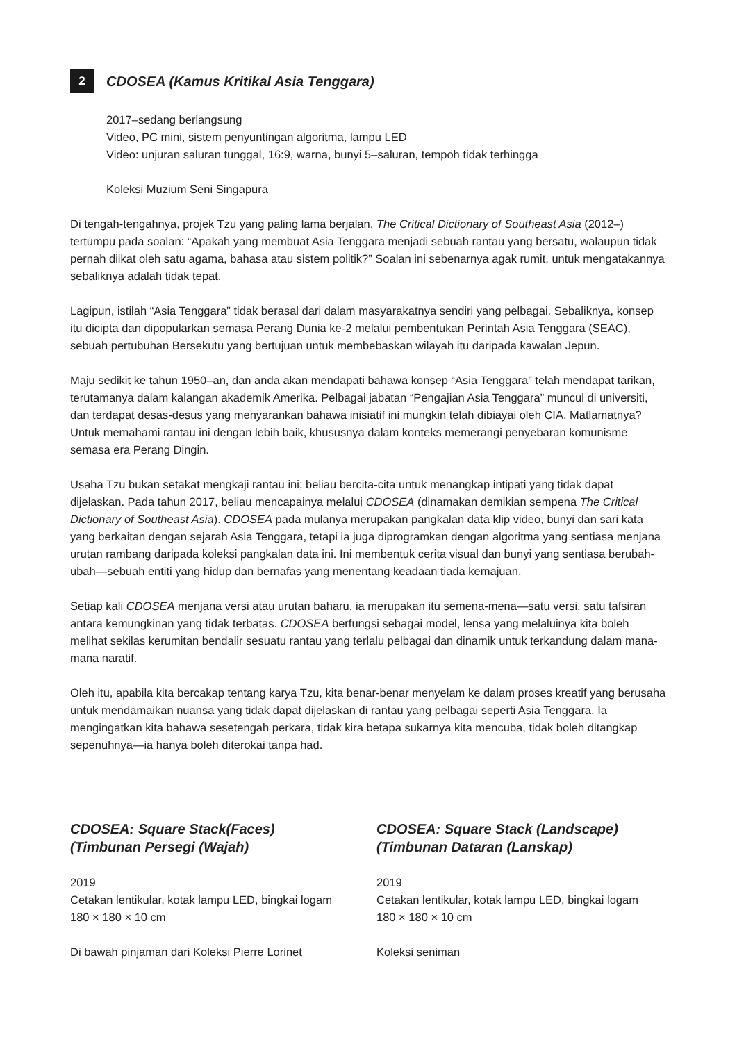2 CDOSEA (Kamus Kritikal Asia Tenggara)
2017–sedang berlangsung
Video, PC mini, sistem penyuntingan algoritma, lampu LED
Video: unjuran saluran tunggal, 16:9, warna, bunyi 5–saluran, tempoh tidak terhingga
Koleksi Muzium Seni Singapura
Di tengah-tengahnya, projek Tzu yang paling lama berjalan, The Critical Dictionary of Southeast Asia (2012–) tertumpu pada soalan: “Apakah yang membuat Asia Tenggara menjadi sebuah rantau yang bersatu, walaupun tidak pernah diikat oleh satu agama, bahasa atau sistem politik?” Soalan ini sebenarnya agak rumit, untuk mengatakannya sebaliknya adalah tidak tepat.
Lagipun, istilah “Asia Tenggara” tidak berasal dari dalam masyarakatnya sendiri yang pelbagai. Sebaliknya, konsep itu dicipta dan dipopularkan semasa Perang Dunia ke-2 melalui pembentukan Perintah Asia Tenggara (SEAC), sebuah pertubuhan Bersekutu yang bertujuan untuk membebaskan wilayah itu daripada kawalan Jepun.
Maju sedikit ke tahun 1950–an, dan anda akan mendapati bahawa konsep “Asia Tenggara” telah mendapat tarikan, terutamanya dalam kalangan akademik Amerika. Pelbagai jabatan “Pengajian Asia Tenggara” muncul di universiti, dan terdapat desas-desus yang menyarankan bahawa inisiatif ini mungkin telah dibiayai oleh CIA. Matlamatnya? Untuk memahami rantau ini dengan lebih baik, khususnya dalam konteks memerangi penyebaran komunisme semasa era Perang Dingin.
Usaha Tzu bukan setakat mengkaji rantau ini; beliau bercita-cita untuk menangkap intipati yang tidak dapat dijelaskan. Pada tahun 2017, beliau mencapainya melalui CDOSEA (dinamakan demikian sempena The Critical Dictionary of Southeast Asia). CDOSEA pada mulanya merupakan pangkalan data klip video, bunyi dan sari kata yang berkaitan dengan sejarah Asia Tenggara, tetapi ia juga diprogramkan dengan algoritma yang sentiasa menjana urutan rambang daripada koleksi pangkalan data ini. Ini membentuk cerita visual dan bunyi yang sentiasa berubah-ubah—sebuah entiti yang hidup dan bernafas yang menentang keadaan tiada kemajuan.
Setiap kali CDOSEA menjana versi atau urutan baharu, ia merupakan itu semena-mena—satu versi, satu tafsiran antara kemungkinan yang tidak terbatas. CDOSEA berfungsi sebagai model, lensa yang melaluinya kita boleh melihat sekilas kerumitan bendalir sesuatu rantau yang terlalu pelbagai dan dinamik untuk terkandung dalam mana-mana naratif.
Oleh itu, apabila kita bercakap tentang karya Tzu, kita benar-benar menyelam ke dalam proses kreatif yang berusaha untuk mendamaikan nuansa yang tidak dapat dijelaskan di rantau yang pelbagai seperti Asia Tenggara. Ia mengingatkan kita bahawa sesetengah perkara, tidak kira betapa sukarnya kita mencuba, tidak boleh ditangkap sepenuhnya—ia hanya boleh diterokai tanpa had.
CDOSEA: Square Stack(Faces)
(Timbunan Persegi (Wajah)
2019
Cetakan lentikular, kotak lampu LED, bingkai logam
180 × 180 × 10 cm
Di bawah pinjaman dari Koleksi Pierre Lorinet
CDOSEA: Square Stack (Landscape)
(Timbunan Dataran (Lanskap)
2019
Cetakan lentikular, kotak lampu LED, bingkai logam
180 × 180 × 10 cm
Koleksi seniman